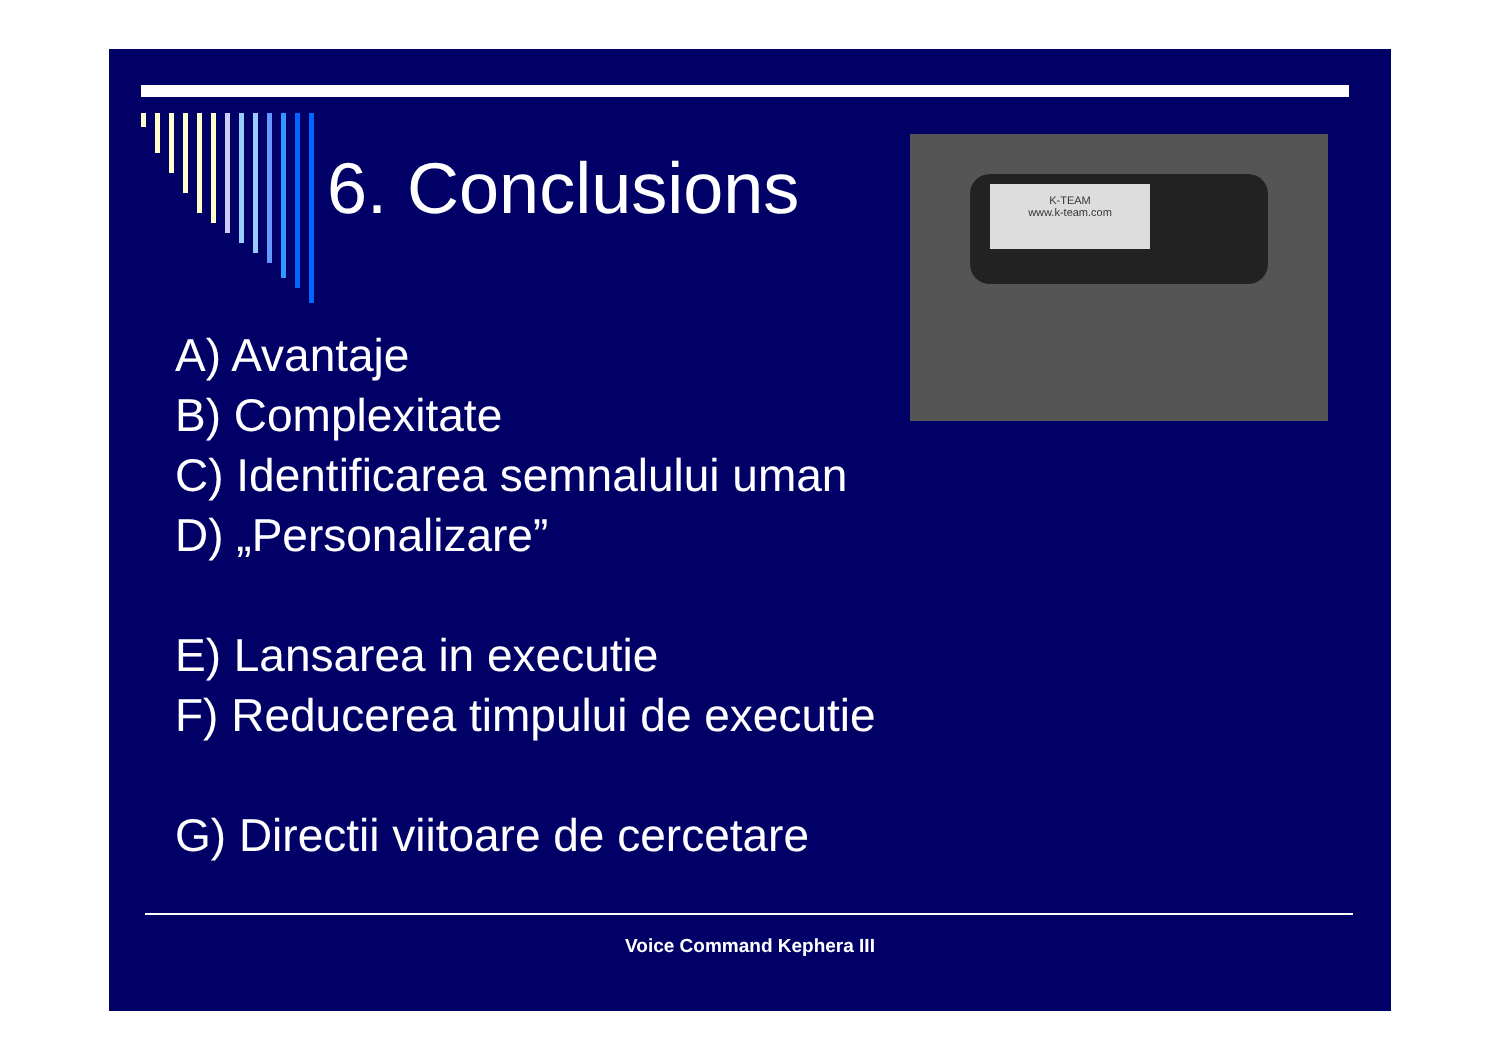6. Conclusions
K-TEAM
www.k-team.com
A) Avantaje
B) Complexitate
C) Identificarea semnalului uman
D) „Personalizare”
E) Lansarea in executie
F) Reducerea timpului de executie
G) Directii viitoare de cercetare
Voice Command Kephera III